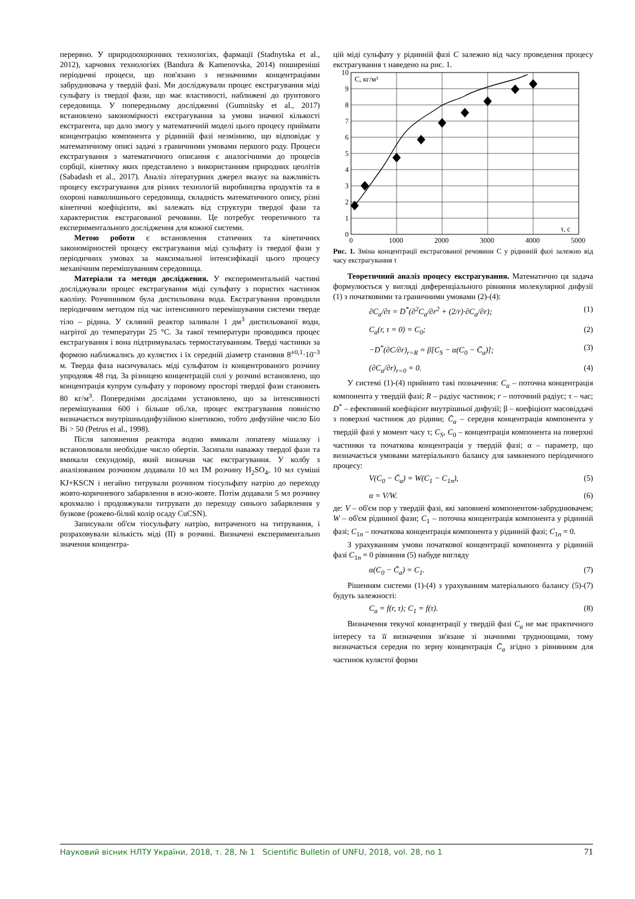перервно. У природоохоронних технологіях, фармації (Stadnytska et al., 2012), харчових технологіях (Bandura & Kamenovska, 2014) поширеніші періодичні процеси, що пов'язано з незначними концентраціями забруднювача у твердій фазі. Ми досліджували процес екстрагування міді сульфату із твердої фази, що має властивості, наближені до ґрунтового середовища. У попередньому дослідженні (Gumnitsky et al., 2017) встановлено закономірності екстрагування за умови значної кількості екстрагента, що дало змогу у математичній моделі цього процесу приймати концентрацію компонента у рідинній фазі незмінною, що відповідає у математичному описі задачі з граничними умовами першого роду. Процеси екстрагування з математичного описання є аналогічними до процесів сорбції, кінетику яких представлено з використанням природних цеолітів (Sabadash et al., 2017). Аналіз літературних джерел вказує на важливість процесу екстрагування для різних технологій виробництва продуктів та в охороні навколишнього середовища, складність математичного опису, різні кінетичні коефіцієнти, які залежать від структури твердої фази та характеристик екстрагованої речовини. Це потребує теоретичного та експериментального дослідження для кожної системи.
Метою роботи є встановлення статичних та кінетичних закономірностей процесу екстрагування міді сульфату із твердої фази у періодичних умовах за максимальної інтенсифікації цього процесу механічним перемішуванням середовища.
Матеріали та методи дослідження. У експериментальній частині досліджували процес екстрагування міді сульфату з пористих частинок каоліну. Розчинником була дистильована вода. Екстрагування проводили періодичним методом під час інтенсивного перемішування системи тверде тіло – рідина. У скляний реактор заливали 1 дм<sup>3</sup> дистильованої води, нагрітої до температури 25 °C. За такої температури проводився процес екстрагування і вона підтримувалась термостатуванням. Тверді частинки за формою наближались до кулястих і їх середній діаметр становив 8<sup>±0,1</sup>·10<sup>–3</sup> м. Тверда фаза насичувалась міді сульфатом із концентрованого розчину упродовж 48 год. За різницею концентрацій солі у розчині встановлено, що концентрація купрум сульфату у поровому просторі твердої фази становить 80 кг/м<sup>3</sup>. Попередніми дослідами установлено, що за інтенсивності перемішування 600 і більше об./хв, процес екстрагування повністю визначається внутрішньодифузійною кінетикою, тобто дифузійне число Біо Bi > 50 (Petrus et al., 1998).
Після заповнення реактора водою вмикали лопатеву мішалку і встановлювали необхідне число обертів. Засипали наважку твердої фази та вмикали секундомір, який визначав час екстрагування. У колбу з аналізованим розчином додавали 10 мл IM розчину H<sub>2</sub>SO<sub>4</sub>, 10 мл суміші KJ+KSCN і негайно титрували розчином тіосульфату натрію до переходу жовто-коричневого забарвлення в ясно-жовте. Потім додавали 5 мл розчину крохмалю і продовжували титрувати до переходу синього забарвлення у бузкове (рожево-білий колір осаду CuCSN).
Записували об'єм тіосульфату натрію, витраченого на титрування, і розраховували кількість міді (II) в розчині. Визначені експериментально значення концентра-
цій міді сульфату у рідинній фазі C залежно від часу проведення процесу екстрагування τ наведено на рис. 1.
C, кг/м³
τ, с
10
9
8
7
6
5
4
3
2
1
0
0
1000
2000
3000
4000
5000
Рис. 1. Зміна концентрації екстрагованої речовини C у рідинній фазі залежно від часу екстрагування τ
Теоретичний аналіз процесу екстрагування. Математично ця задача формулюється у вигляді диференціального рівняння молекулярної дифузії (1) з початковими та граничними умовами (2)-(4):
∂C<sub>a</sub>/∂τ = D<sup>*</sup>(∂<sup>2</sup>C<sub>a</sub>/∂r<sup>2</sup> + (2/r)·∂C<sub>a</sub>/∂r); (1)
C<sub>a</sub>(r, τ = 0) = C<sub>0</sub>; (2)
−D<sup>*</sup>(∂C/∂r)<sub>r=R</sub> = β[C<sub>S</sub> − α(C<sub>0</sub> − C̄<sub>a</sub>)]; (3)
(∂C<sub>a</sub>/∂r)<sub>r=0</sub> = 0. (4)
У системі (1)-(4) прийнято такі позначення: C<sub>a</sub> – поточна концентрація компонента у твердій фазі; R – радіус частинок; r – поточний радіус; τ – час; D<sup>*</sup> – ефективний коефіцієнт внутрішньої дифузії; β – коефіцієнт масовіддачі з поверхні частинок до рідини; C̄<sub>a</sub> – середня концентрація компонента у твердій фазі у момент часу τ; C<sub>S</sub>, C<sub>0</sub> – концентрація компонента на поверхні частинки та початкова концентрація у твердій фазі; α – параметр, що визначається умовами матеріального балансу для замкненого періодичного процесу:
V(C<sub>0</sub> − C̄<sub>a</sub>) = W(C<sub>1</sub> − C<sub>1n</sub>), (5)
α = V/W. (6)
де: V – об'єм пор у твердій фазі, які заповнені компонентом-забруднювачем; W – об'єм рідинної фази; C<sub>1</sub> – поточна концентрація компонента у рідинній фазі; C<sub>1n</sub> – початкова концентрація компонента у рідинній фазі; C<sub>1n</sub> = 0.
З урахуванням умови початкової концентрації компонента у рідинній фазі C<sub>1n</sub> = 0 рівняння (5) набуде вигляду
α(C<sub>0</sub> − C̄<sub>a</sub>) = C<sub>1</sub>. (7)
Рішенням системи (1)-(4) з урахуванням матеріального балансу (5)-(7) будуть залежності:
C<sub>a</sub> = f(r, τ); C<sub>1</sub> = f(τ). (8)
Визначення текучої концентрації у твердій фазі C<sub>a</sub> не має практичного інтересу та її визначення зв'язане зі значними трудноощами, тому визначається середня по зерну концентрація C̄<sub>a</sub> згідно з рівнянням для частинок кулястої форми
Науковий вісник НЛТУ України, 2018, т. 28, № 1 Scientific Bulletin of UNFU, 2018, vol. 28, no 1 71